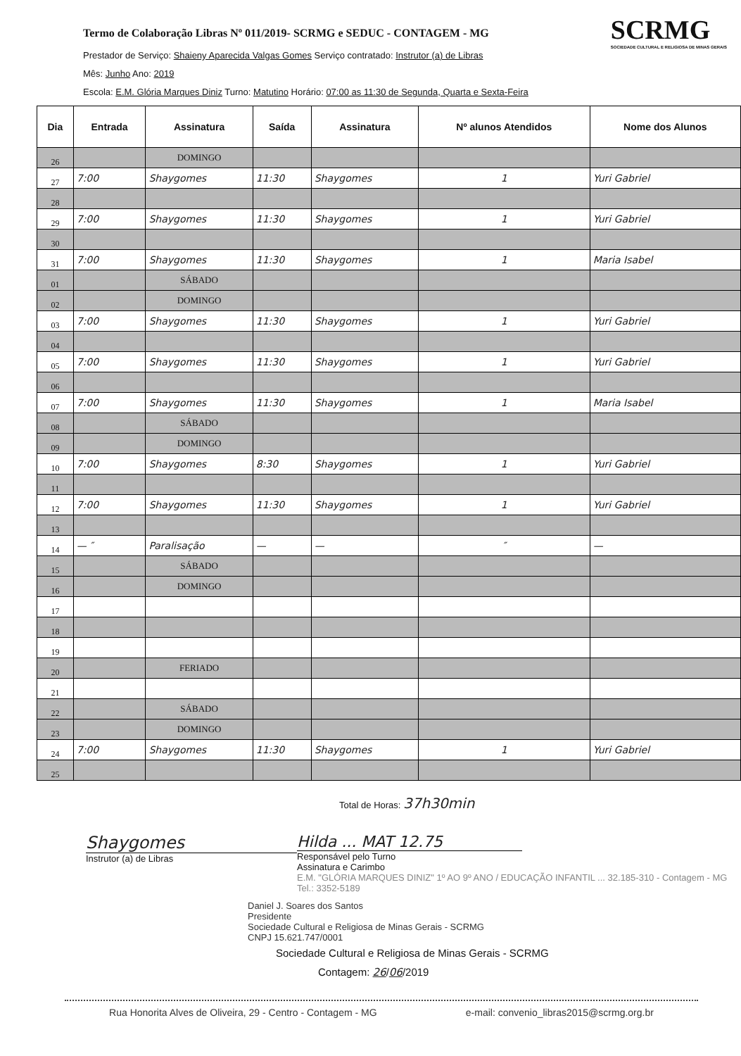SCRMG
SOCIEDADE CULTURAL E RELIGIOSA DE MINAS GERAIS
Termo de Colaboração Libras Nº 011/2019- SCRMG e SEDUC - CONTAGEM - MG
Prestador de Serviço: Shaieny Aparecida Valgas Gomes Serviço contratado: Instrutor (a) de Libras
Mês: Junho Ano: 2019
Escola: E.M. Glória Marques Diniz Turno: Matutino Horário: 07:00 as 11:30 de Segunda, Quarta e Sexta-Feira
| Dia | Entrada | Assinatura | Saída | Assinatura | Nº alunos Atendidos | Nome dos Alunos |
| --- | --- | --- | --- | --- | --- | --- |
| 26 | | DOMINGO | | | | |
| 27 | 7:00 | Shaygomes | 11:30 | Shaygomes | 1 | Yuri Gabriel |
| 28 | | | | | | |
| 29 | 7:00 | Shaygomes | 11:30 | Shaygomes | 1 | Yuri Gabriel |
| 30 | | | | | | |
| 31 | 7:00 | Shaygomes | 11:30 | Shaygomes | 1 | Maria Isabel |
| 01 | | SÁBADO | | | | |
| 02 | | DOMINGO | | | | |
| 03 | 7:00 | Shaygomes | 11:30 | Shaygomes | 1 | Yuri Gabriel |
| 04 | | | | | | |
| 05 | 7:00 | Shaygomes | 11:30 | Shaygomes | 1 | Yuri Gabriel |
| 06 | | | | | | |
| 07 | 7:00 | Shaygomes | 11:30 | Shaygomes | 1 | Maria Isabel |
| 08 | | SÁBADO | | | | |
| 09 | | DOMINGO | | | | |
| 10 | 7:00 | Shaygomes | 8:30 | Shaygomes | 1 | Yuri Gabriel |
| 11 | | | | | | |
| 12 | 7:00 | Shaygomes | 11:30 | Shaygomes | 1 | Yuri Gabriel |
| 13 | | | | | | |
| 14 | — ″ | Paralisação | — | — | ″ | — |
| 15 | | SÁBADO | | | | |
| 16 | | DOMINGO | | | | |
| 17 | | | | | | |
| 18 | | | | | | |
| 19 | | | | | | |
| 20 | | FERIADO | | | | |
| 21 | | | | | | |
| 22 | | SÁBADO | | | | |
| 23 | | DOMINGO | | | | |
| 24 | 7:00 | Shaygomes | 11:30 | Shaygomes | 1 | Yuri Gabriel |
| 25 | | | | | | |
Total de Horas: 37h30min
Shaygomes
Instrutor (a) de Libras
Hilda ... MAT 12.75
Responsável pelo Turno
Assinatura e Carimbo
E.M. "GLÓRIA MARQUES DINIZ" 1º AO 9º ANO / EDUCAÇÃO INFANTIL ... 32.185-310 - Contagem - MG Tel.: 3352-5189
Daniel J. Soares dos Santos
Presidente
Sociedade Cultural e Religiosa de Minas Gerais - SCRMG
CNPJ 15.621.747/0001
Sociedade Cultural e Religiosa de Minas Gerais - SCRMG
Contagem: 26/06/2019
Rua Honorita Alves de Oliveira, 29 - Centro - Contagem - MG e-mail: convenio_libras2015@scrmg.org.br